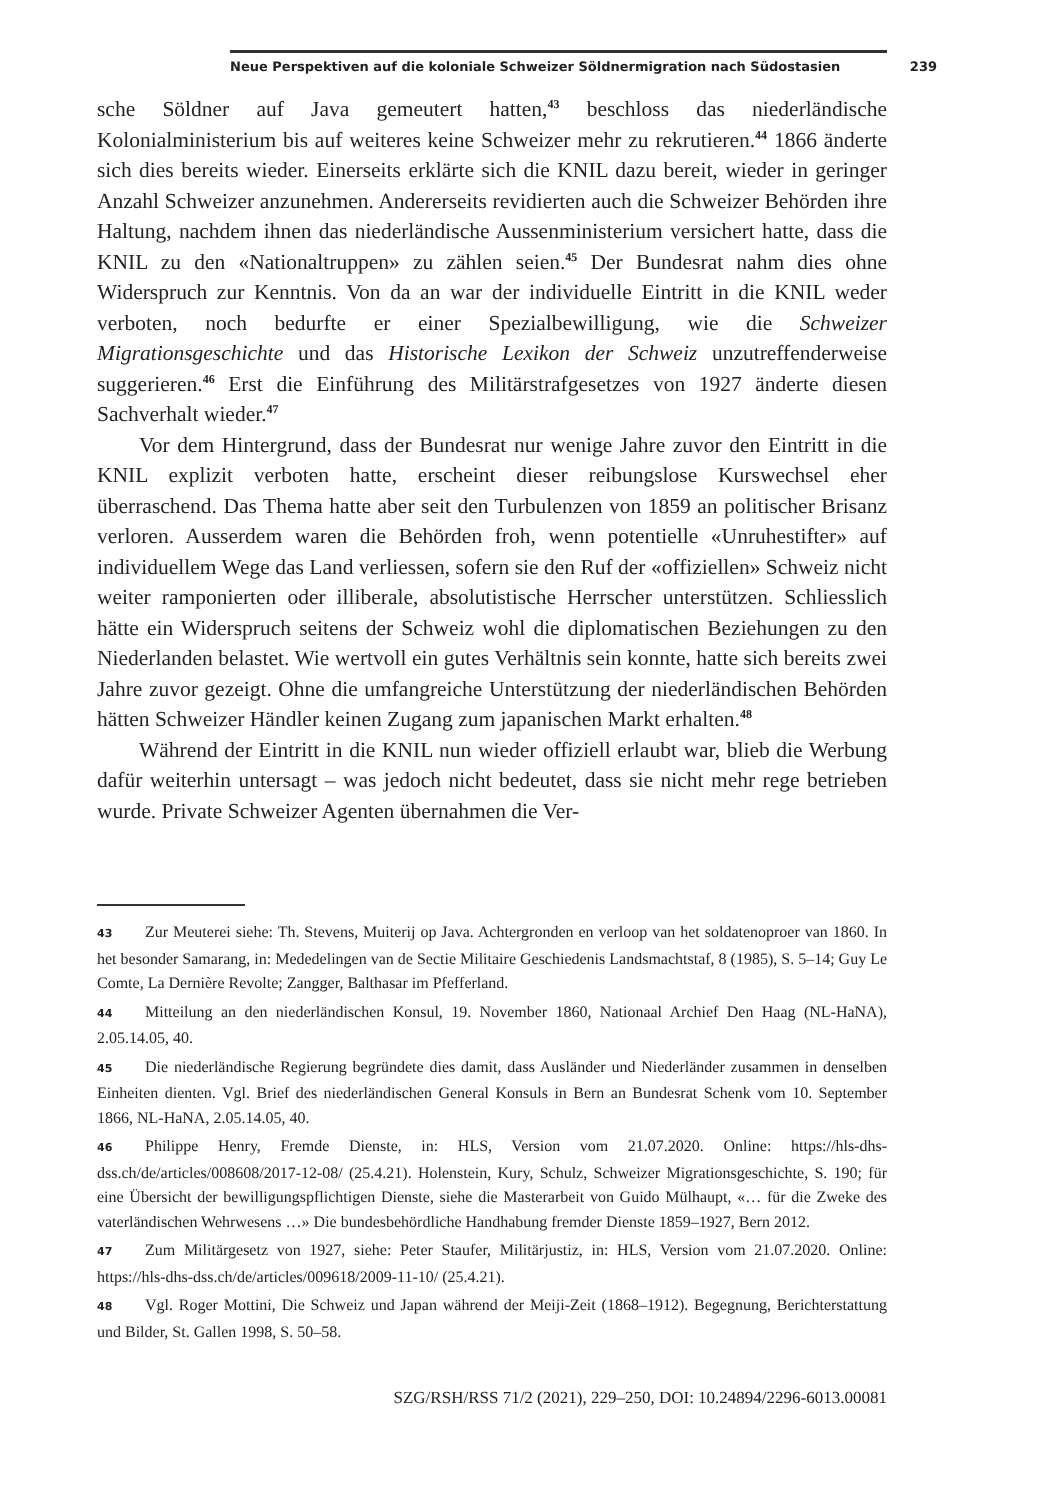Neue Perspektiven auf die koloniale Schweizer Söldnermigration nach Südostasien 239
sche Söldner auf Java gemeutert hatten,<sup>43</sup> beschloss das niederländische Kolonialministerium bis auf weiteres keine Schweizer mehr zu rekrutieren.<sup>44</sup> 1866 änderte sich dies bereits wieder. Einerseits erklärte sich die KNIL dazu bereit, wieder in geringer Anzahl Schweizer anzunehmen. Andererseits revidierten auch die Schweizer Behörden ihre Haltung, nachdem ihnen das niederländische Aussenministerium versichert hatte, dass die KNIL zu den «Nationaltruppen» zu zählen seien.<sup>45</sup> Der Bundesrat nahm dies ohne Widerspruch zur Kenntnis. Von da an war der individuelle Eintritt in die KNIL weder verboten, noch bedurfte er einer Spezialbewilligung, wie die Schweizer Migrationsgeschichte und das Historische Lexikon der Schweiz unzutreffenderweise suggerieren.<sup>46</sup> Erst die Einführung des Militärstrafgesetzes von 1927 änderte diesen Sachverhalt wieder.<sup>47</sup>
Vor dem Hintergrund, dass der Bundesrat nur wenige Jahre zuvor den Eintritt in die KNIL explizit verboten hatte, erscheint dieser reibungslose Kurswechsel eher überraschend. Das Thema hatte aber seit den Turbulenzen von 1859 an politischer Brisanz verloren. Ausserdem waren die Behörden froh, wenn potentielle «Unruhestifter» auf individuellem Wege das Land verliessen, sofern sie den Ruf der «offiziellen» Schweiz nicht weiter ramponierten oder illiberale, absolutistische Herrscher unterstützen. Schliesslich hätte ein Widerspruch seitens der Schweiz wohl die diplomatischen Beziehungen zu den Niederlanden belastet. Wie wertvoll ein gutes Verhältnis sein konnte, hatte sich bereits zwei Jahre zuvor gezeigt. Ohne die umfangreiche Unterstützung der niederländischen Behörden hätten Schweizer Händler keinen Zugang zum japanischen Markt erhalten.<sup>48</sup>
Während der Eintritt in die KNIL nun wieder offiziell erlaubt war, blieb die Werbung dafür weiterhin untersagt – was jedoch nicht bedeutet, dass sie nicht mehr rege betrieben wurde. Private Schweizer Agenten übernahmen die Ver-
43 Zur Meuterei siehe: Th. Stevens, Muiterij op Java. Achtergronden en verloop van het soldatenoproer van 1860. In het besonder Samarang, in: Mededelingen van de Sectie Militaire Geschiedenis Landsmachtstaf, 8 (1985), S. 5–14; Guy Le Comte, La Dernière Revolte; Zangger, Balthasar im Pfefferland.
44 Mitteilung an den niederländischen Konsul, 19. November 1860, Nationaal Archief Den Haag (NL-HaNA), 2.05.14.05, 40.
45 Die niederländische Regierung begründete dies damit, dass Ausländer und Niederländer zusammen in denselben Einheiten dienten. Vgl. Brief des niederländischen General Konsuls in Bern an Bundesrat Schenk vom 10. September 1866, NL-HaNA, 2.05.14.05, 40.
46 Philippe Henry, Fremde Dienste, in: HLS, Version vom 21.07.2020. Online: https://hls-dhs-dss.ch/de/articles/008608/2017-12-08/ (25.4.21). Holenstein, Kury, Schulz, Schweizer Migrationsgeschichte, S. 190; für eine Übersicht der bewilligungspflichtigen Dienste, siehe die Masterarbeit von Guido Mülhaupt, «… für die Zweke des vaterländischen Wehrwesens …» Die bundesbehördliche Handhabung fremder Dienste 1859–1927, Bern 2012.
47 Zum Militärgesetz von 1927, siehe: Peter Staufer, Militärjustiz, in: HLS, Version vom 21.07.2020. Online: https://hls-dhs-dss.ch/de/articles/009618/2009-11-10/ (25.4.21).
48 Vgl. Roger Mottini, Die Schweiz und Japan während der Meiji-Zeit (1868–1912). Begegnung, Berichterstattung und Bilder, St. Gallen 1998, S. 50–58.
SZG/RSH/RSS 71/2 (2021), 229–250, DOI: 10.24894/2296-6013.00081